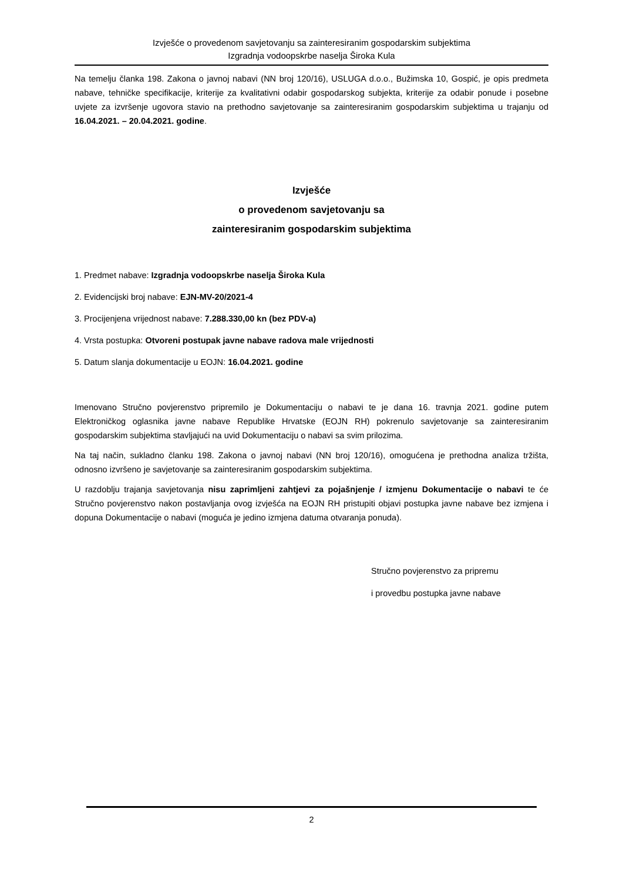Izvješće o provedenom savjetovanju sa zainteresiranim gospodarskim subjektima
Izgradnja vodoopskrbe naselja Široka Kula
Na temelju članka 198. Zakona o javnoj nabavi (NN broj 120/16), USLUGA d.o.o., Bužimska 10, Gospić, je opis predmeta nabave, tehničke specifikacije, kriterije za kvalitativni odabir gospodarskog subjekta, kriterije za odabir ponude i posebne uvjete za izvršenje ugovora stavio na prethodno savjetovanje sa zainteresiranim gospodarskim subjektima u trajanju od 16.04.2021. – 20.04.2021. godine.
Izvješće
o provedenom savjetovanju sa
zainteresiranim gospodarskim subjektima
1. Predmet nabave: Izgradnja vodoopskrbe naselja Široka Kula
2. Evidencijski broj nabave: EJN-MV-20/2021-4
3. Procijenjena vrijednost nabave: 7.288.330,00 kn (bez PDV-a)
4. Vrsta postupka: Otvoreni postupak javne nabave radova male vrijednosti
5. Datum slanja dokumentacije u EOJN: 16.04.2021. godine
Imenovano Stručno povjerenstvo pripremilo je Dokumentaciju o nabavi te je dana 16. travnja 2021. godine putem Elektroničkog oglasnika javne nabave Republike Hrvatske (EOJN RH) pokrenulo savjetovanje sa zainteresiranim gospodarskim subjektima stavljajući na uvid Dokumentaciju o nabavi sa svim prilozima.
Na taj način, sukladno članku 198. Zakona o javnoj nabavi (NN broj 120/16), omogućena je prethodna analiza tržišta, odnosno izvršeno je savjetovanje sa zainteresiranim gospodarskim subjektima.
U razdoblju trajanja savjetovanja nisu zaprimljeni zahtjevi za pojašnjenje / izmjenu Dokumentacije o nabavi te će Stručno povjerenstvo nakon postavljanja ovog izvješća na EOJN RH pristupiti objavi postupka javne nabave bez izmjena i dopuna Dokumentacije o nabavi (moguća je jedino izmjena datuma otvaranja ponuda).
Stručno povjerenstvo za pripremu
i provedbu postupka javne nabave
2